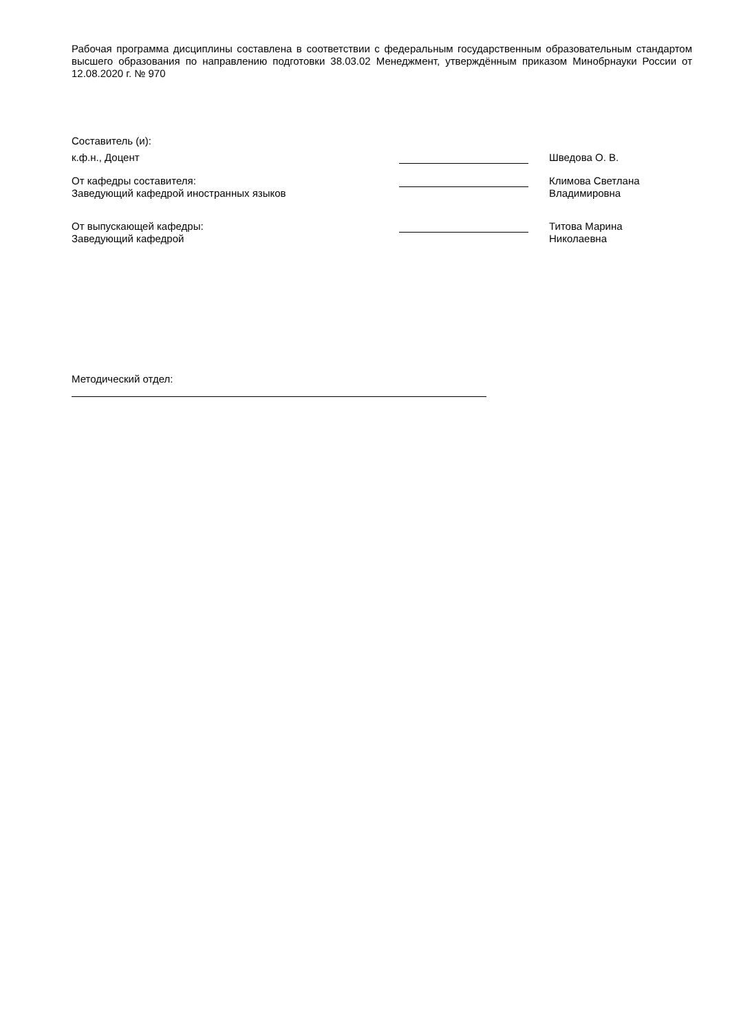Рабочая программа дисциплины составлена в соответствии с федеральным государственным образовательным стандартом высшего образования по направлению подготовки 38.03.02 Менеджмент, утверждённым приказом Минобрнауки России от 12.08.2020 г. № 970
Составитель (и):
к.ф.н., Доцент Шведова О. В.
От кафедры составителя:
Заведующий кафедрой иностранных языков
Климова Светлана
Владимировна
От выпускающей кафедры:
Заведующий кафедрой
Титова Марина
Николаевна
Методический отдел: